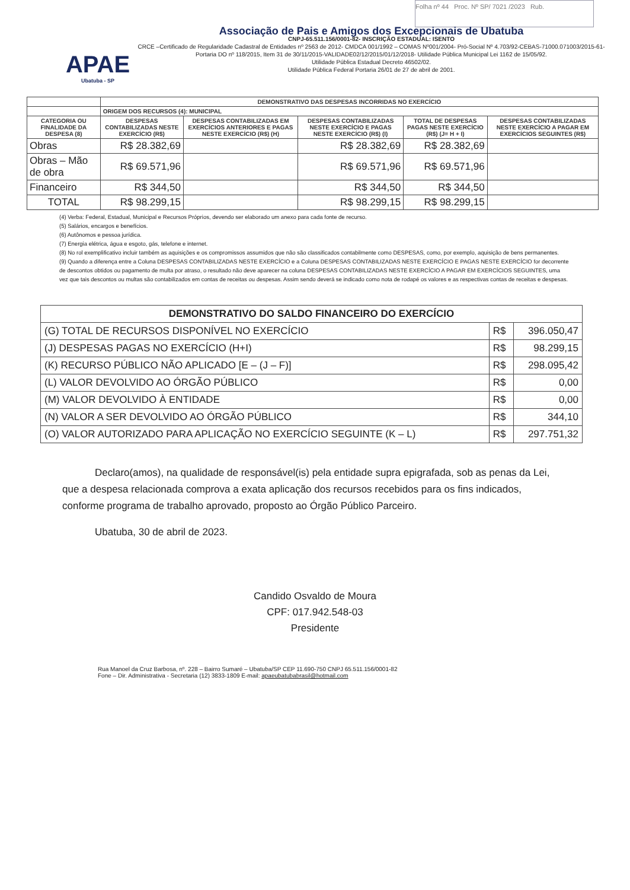Folha nº 44 Proc. Nº SP/ 7021 /2023 Rub.
APAE
Ubatuba - SP
Associação de Pais e Amigos dos Excepcionais de Ubatuba
CNPJ-65.511.156/0001-82- INSCRIÇÃO ESTADUAL: ISENTO
CRCE –Certificado de Regularidade Cadastral de Entidades nº 2563 de 2012- CMDCA 001/1992 – COMAS Nº001/2004- Pró-Social Nº 4.703/92-CEBAS-71000.071003/2015-61-Portaria DO nº 118/2015, Item 31 de 30/11/2015-VALIDADE02/12/2015/01/12/2018- Utilidade Pública Municipal Lei 1162 de 15/05/92.
Utilidade Pública Estadual Decreto 46502/02.
Utilidade Pública Federal Portaria 26/01 de 27 de abril de 2001.
| | DEMONSTRATIVO DAS DESPESAS INCORRIDAS NO EXERCÍCIO | | | | |
| | ORIGEM DOS RECURSOS (4): MUNICIPAL | | | | |
| CATEGORIA OU FINALIDADE DA DESPESA (8) | DESPESAS CONTABILIZADAS NESTE EXERCÍCIO (R$) | DESPESAS CONTABILIZADAS EM EXERCÍCIOS ANTERIORES E PAGAS NESTE EXERCÍCIO (R$) (H) | DESPESAS CONTABILIZADAS NESTE EXERCÍCIO E PAGAS NESTE EXERCÍCIO (R$) (I) | TOTAL DE DESPESAS PAGAS NESTE EXERCÍCIO (R$) (J= H + I) | DESPESAS CONTABILIZADAS NESTE EXERCÍCIO A PAGAR EM EXERCÍCIOS SEGUINTES (R$) |
| Obras | R$ 28.382,69 | | R$ 28.382,69 | R$ 28.382,69 | |
| Obras – Mão de obra | R$ 69.571,96 | | R$ 69.571,96 | R$ 69.571,96 | |
| Financeiro | R$ 344,50 | | R$ 344,50 | R$ 344,50 | |
| TOTAL | R$ 98.299,15 | | R$ 98.299,15 | R$ 98.299,15 | |
(4) Verba: Federal, Estadual, Municipal e Recursos Próprios, devendo ser elaborado um anexo para cada fonte de recurso.
(5) Salários, encargos e benefícios.
(6) Autônomos e pessoa jurídica.
(7) Energia elétrica, água e esgoto, gás, telefone e internet.
(8) No rol exemplificativo incluir também as aquisições e os compromissos assumidos que não são classificados contabilmente como DESPESAS, como, por exemplo, aquisição de bens permanentes.
(9) Quando a diferença entre a Coluna DESPESAS CONTABILIZADAS NESTE EXERCÍCIO e a Coluna DESPESAS CONTABILIZADAS NESTE EXERCÍCIO E PAGAS NESTE EXERCÍCIO for decorrente de descontos obtidos ou pagamento de multa por atraso, o resultado não deve aparecer na coluna DESPESAS CONTABILIZADAS NESTE EXERCÍCIO A PAGAR EM EXERCÍCIOS SEGUINTES, uma vez que tais descontos ou multas são contabilizados em contas de receitas ou despesas. Assim sendo deverá se indicado como nota de rodapé os valores e as respectivas contas de receitas e despesas.
| DEMONSTRATIVO DO SALDO FINANCEIRO DO EXERCÍCIO | | |
| --- | --- | --- |
| (G) TOTAL DE RECURSOS DISPONÍVEL NO EXERCÍCIO | R$ | 396.050,47 |
| (J) DESPESAS PAGAS NO EXERCÍCIO (H+I) | R$ | 98.299,15 |
| (K) RECURSO PÚBLICO NÃO APLICADO [E – (J – F)] | R$ | 298.095,42 |
| (L) VALOR DEVOLVIDO AO ÓRGÃO PÚBLICO | R$ | 0,00 |
| (M) VALOR DEVOLVIDO À ENTIDADE | R$ | 0,00 |
| (N) VALOR A SER DEVOLVIDO AO ÓRGÃO PÚBLICO | R$ | 344,10 |
| (O) VALOR AUTORIZADO PARA APLICAÇÃO NO EXERCÍCIO SEGUINTE (K – L) | R$ | 297.751,32 |
Declaro(amos), na qualidade de responsável(is) pela entidade supra epigrafada, sob as penas da Lei, que a despesa relacionada comprova a exata aplicação dos recursos recebidos para os fins indicados, conforme programa de trabalho aprovado, proposto ao Órgão Público Parceiro.
Ubatuba, 30 de abril de 2023.
Candido Osvaldo de Moura
CPF: 017.942.548-03
Presidente
Rua Manoel da Cruz Barbosa, nº. 228 – Bairro Sumaré – Ubatuba/SP CEP 11.690-750 CNPJ 65.511.156/0001-82
Fone – Dir. Administrativa - Secretaria (12) 3833-1809 E-mail: apaeubatubabrasil@hotmail.com